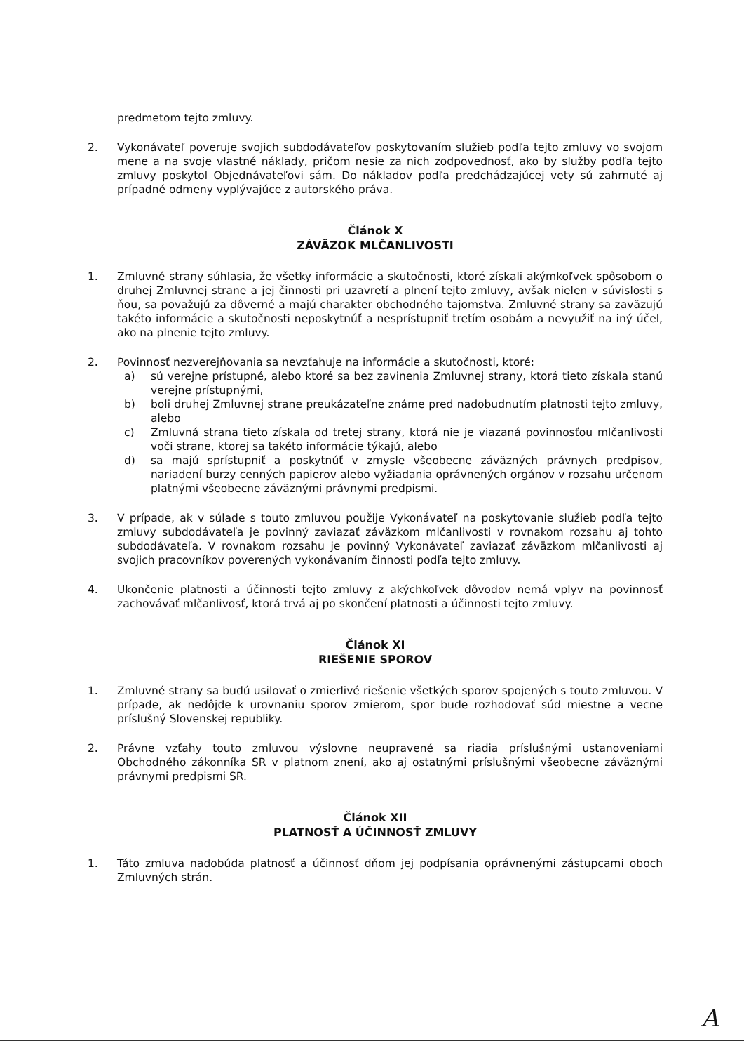predmetom tejto zmluvy.
2. Vykonávateľ poveruje svojich subdodávateľov poskytovaním služieb podľa tejto zmluvy vo svojom mene a na svoje vlastné náklady, pričom nesie za nich zodpovednosť, ako by služby podľa tejto zmluvy poskytol Objednávateľovi sám. Do nákladov podľa predchádzajúcej vety sú zahrnuté aj prípadné odmeny vyplývajúce z autorského práva.
Článok X
ZÁVÄZOK MLČANLIVOSTI
1. Zmluvné strany súhlasia, že všetky informácie a skutočnosti, ktoré získali akýmkoľvek spôsobom o druhej Zmluvnej strane a jej činnosti pri uzavretí a plnení tejto zmluvy, avšak nielen v súvislosti s ňou, sa považujú za dôverné a majú charakter obchodného tajomstva. Zmluvné strany sa zaväzujú takéto informácie a skutočnosti neposkytnúť a nesprístupniť tretím osobám a nevyužiť na iný účel, ako na plnenie tejto zmluvy.
2. Povinnosť nezverejňovania sa nevzťahuje na informácie a skutočnosti, ktoré:
a) sú verejne prístupné, alebo ktoré sa bez zavinenia Zmluvnej strany, ktorá tieto získala stanú verejne prístupnými,
b) boli druhej Zmluvnej strane preukázateľne známe pred nadobudnutím platnosti tejto zmluvy, alebo
c) Zmluvná strana tieto získala od tretej strany, ktorá nie je viazaná povinnosťou mlčanlivosti voči strane, ktorej sa takéto informácie týkajú, alebo
d) sa majú sprístupniť a poskytnúť v zmysle všeobecne záväzných právnych predpisov, nariadení burzy cenných papierov alebo vyžiadania oprávnených orgánov v rozsahu určenom platnými všeobecne záväznými právnymi predpismi.
3. V prípade, ak v súlade s touto zmluvou použije Vykonávateľ na poskytovanie služieb podľa tejto zmluvy subdodávateľa je povinný zaviazať záväzkom mlčanlivosti v rovnakom rozsahu aj tohto subdodávateľa. V rovnakom rozsahu je povinný Vykonávateľ zaviazať záväzkom mlčanlivosti aj svojich pracovníkov poverených vykonávaním činnosti podľa tejto zmluvy.
4. Ukončenie platnosti a účinnosti tejto zmluvy z akýchkoľvek dôvodov nemá vplyv na povinnosť zachovávať mlčanlivosť, ktorá trvá aj po skončení platnosti a účinnosti tejto zmluvy.
Článok XI
RIEŠENIE SPOROV
1. Zmluvné strany sa budú usilovať o zmierlivé riešenie všetkých sporov spojených s touto zmluvou. V prípade, ak nedôjde k urovnaniu sporov zmierom, spor bude rozhodovať súd miestne a vecne príslušný Slovenskej republiky.
2. Právne vzťahy touto zmluvou výslovne neupravené sa riadia príslušnými ustanoveniami Obchodného zákonníka SR v platnom znení, ako aj ostatnými príslušnými všeobecne záväznými právnymi predpismi SR.
Článok XII
PLATNOSŤ A ÚČINNOSŤ ZMLUVY
1. Táto zmluva nadobúda platnosť a účinnosť dňom jej podpísania oprávnenými zástupcami oboch Zmluvných strán.
A